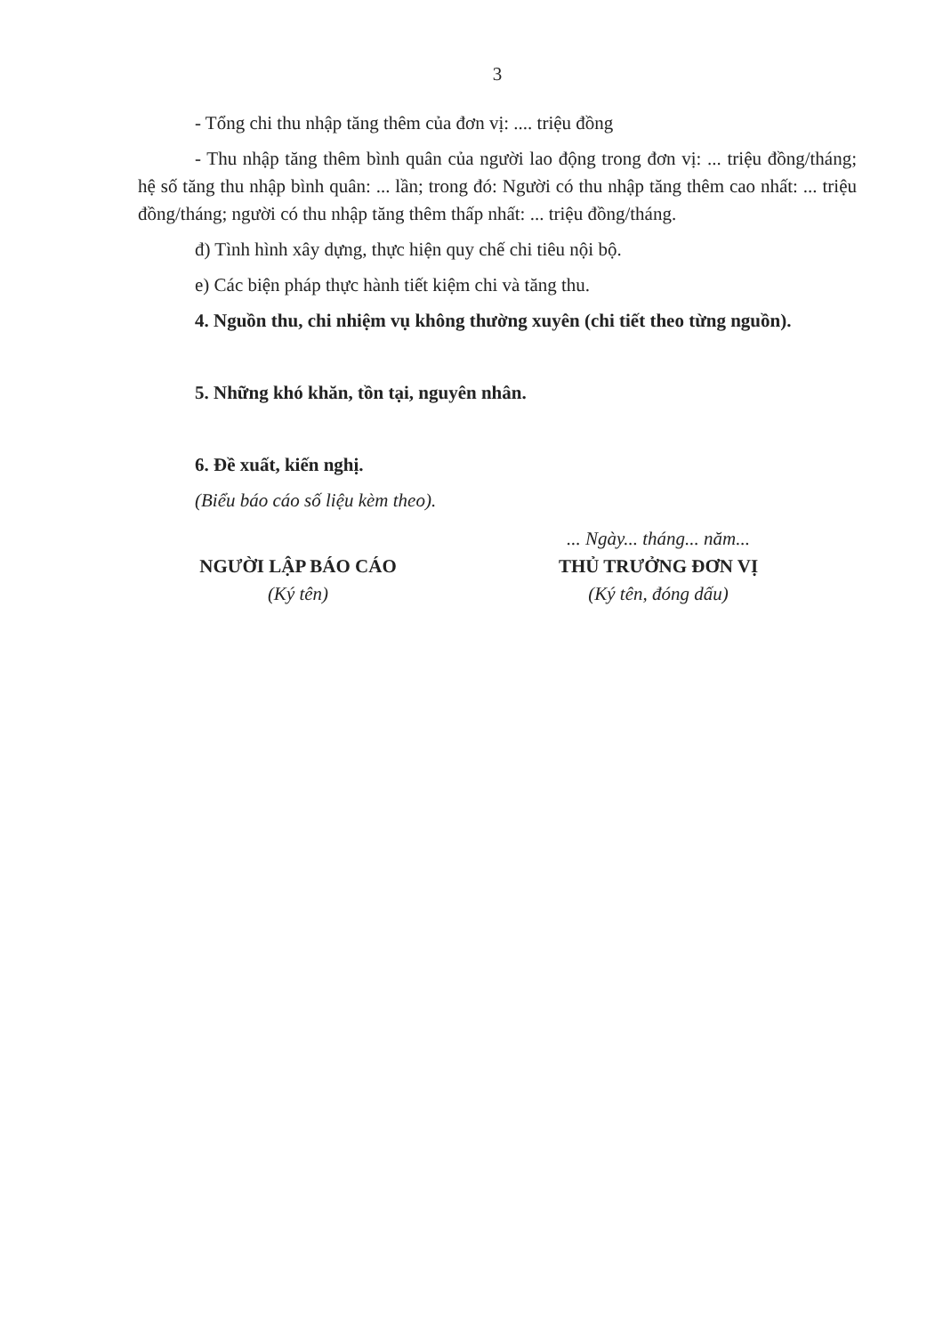3
- Tổng chi thu nhập tăng thêm của đơn vị: .... triệu đồng
- Thu nhập tăng thêm bình quân của người lao động trong đơn vị: ... triệu đồng/tháng; hệ số tăng thu nhập bình quân: ... lần; trong đó: Người có thu nhập tăng thêm cao nhất: ... triệu đồng/tháng; người có thu nhập tăng thêm thấp nhất: ... triệu đồng/tháng.
đ) Tình hình xây dựng, thực hiện quy chế chi tiêu nội bộ.
e) Các biện pháp thực hành tiết kiệm chi và tăng thu.
4. Nguồn thu, chi nhiệm vụ không thường xuyên (chi tiết theo từng nguồn).
5. Những khó khăn, tồn tại, nguyên nhân.
6. Đề xuất, kiến nghị.
(Biểu báo cáo số liệu kèm theo).
NGƯỜI LẬP BÁO CÁO
(Ký tên)
... Ngày... tháng... năm...
THỦ TRƯỞNG ĐƠN VỊ
(Ký tên, đóng dấu)